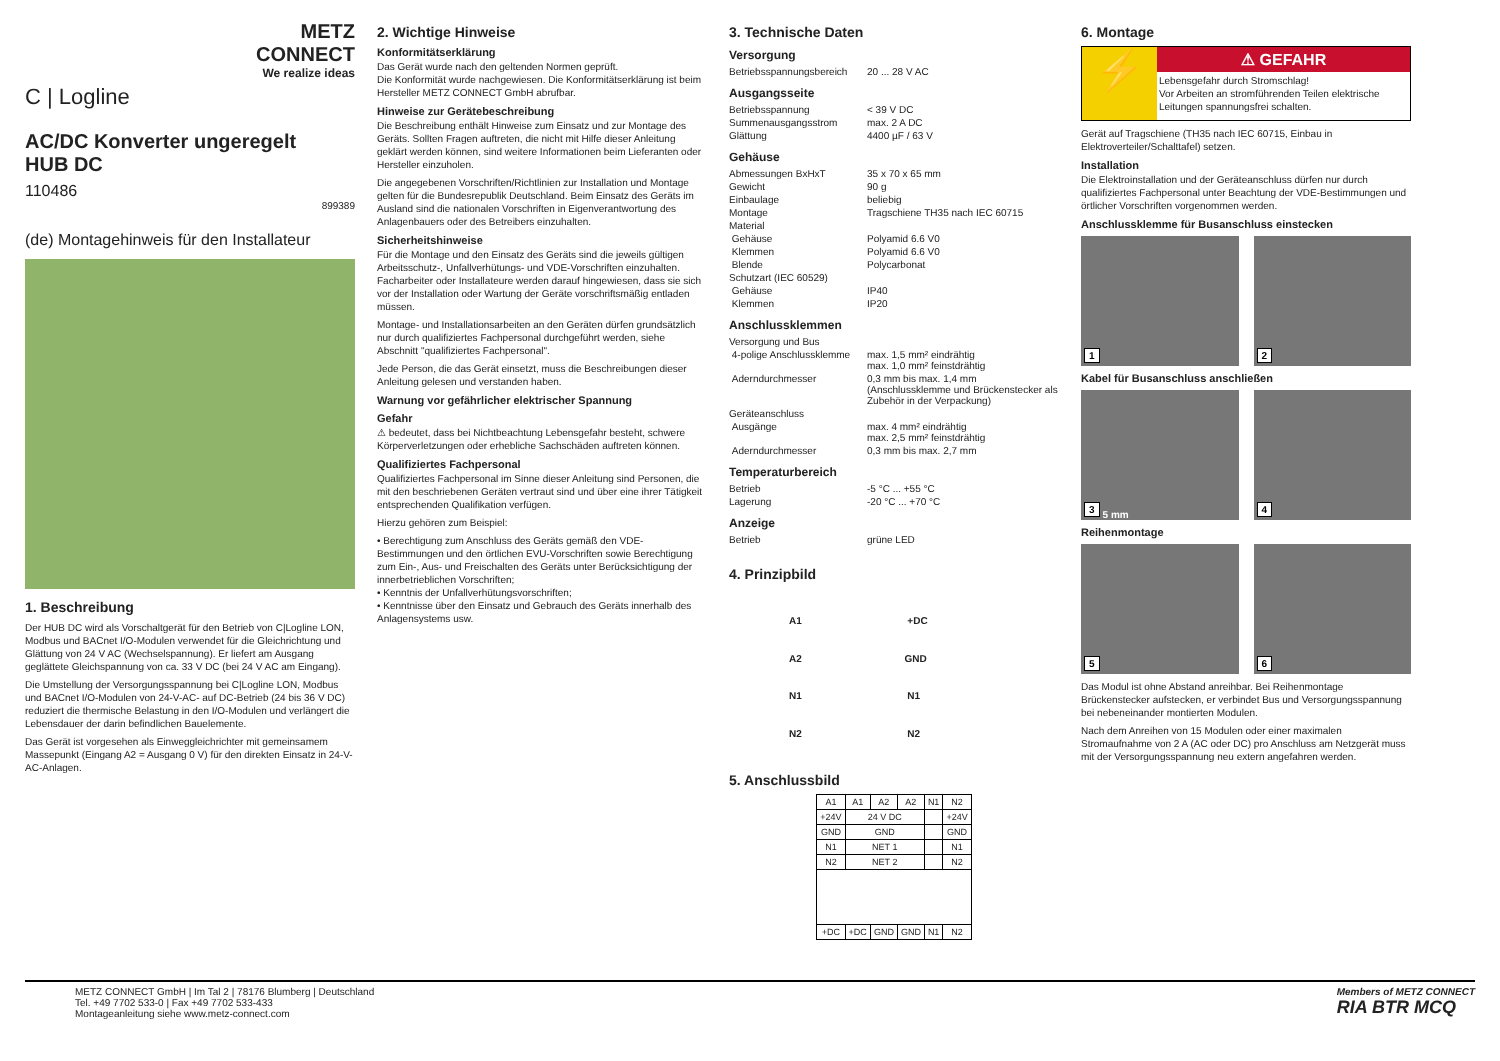METZ
CONNECT
We realize ideas
C | Logline
AC/DC Konverter ungeregelt
HUB DC
110486
899389
(de) Montagehinweis für den Installateur
1. Beschreibung
Der HUB DC wird als Vorschaltgerät für den Betrieb von C|Logline LON, Modbus und BACnet I/O-Modulen verwendet für die Gleichrichtung und Glättung von 24 V AC (Wechselspannung). Er liefert am Ausgang geglättete Gleichspannung von ca. 33 V DC (bei 24 V AC am Eingang).
Die Umstellung der Versorgungsspannung bei C|Logline LON, Modbus und BACnet I/O-Modulen von 24-V-AC- auf DC-Betrieb (24 bis 36 V DC) reduziert die thermische Belastung in den I/O-Modulen und verlängert die Lebensdauer der darin befindlichen Bauelemente.
Das Gerät ist vorgesehen als Einweggleichrichter mit gemeinsamem Massepunkt (Eingang A2 = Ausgang 0 V) für den direkten Einsatz in 24-V-AC-Anlagen.
2. Wichtige Hinweise
Konformitätserklärung
Das Gerät wurde nach den geltenden Normen geprüft.
Die Konformität wurde nachgewiesen. Die Konformitätserklärung ist beim Hersteller METZ CONNECT GmbH abrufbar.
Hinweise zur Gerätebeschreibung
Die Beschreibung enthält Hinweise zum Einsatz und zur Montage des Geräts. Sollten Fragen auftreten, die nicht mit Hilfe dieser Anleitung geklärt werden können, sind weitere Informationen beim Lieferanten oder Hersteller einzuholen.
Die angegebenen Vorschriften/Richtlinien zur Installation und Montage gelten für die Bundesrepublik Deutschland. Beim Einsatz des Geräts im Ausland sind die nationalen Vorschriften in Eigenverantwortung des Anlagenbauers oder des Betreibers einzuhalten.
Sicherheitshinweise
Für die Montage und den Einsatz des Geräts sind die jeweils gültigen Arbeitsschutz-, Unfallverhütungs- und VDE-Vorschriften einzuhalten. Facharbeiter oder Installateure werden darauf hingewiesen, dass sie sich vor der Installation oder Wartung der Geräte vorschriftsmäßig entladen müssen.
Montage- und Installationsarbeiten an den Geräten dürfen grundsätzlich nur durch qualifiziertes Fachpersonal durchgeführt werden, siehe Abschnitt "qualifiziertes Fachpersonal".
Jede Person, die das Gerät einsetzt, muss die Beschreibungen dieser Anleitung gelesen und verstanden haben.
Warnung vor gefährlicher elektrischer Spannung
Gefahr
⚠ bedeutet, dass bei Nichtbeachtung Lebensgefahr besteht, schwere Körperverletzungen oder erhebliche Sachschäden auftreten können.
Qualifiziertes Fachpersonal
Qualifiziertes Fachpersonal im Sinne dieser Anleitung sind Personen, die mit den beschriebenen Geräten vertraut sind und über eine ihrer Tätigkeit entsprechenden Qualifikation verfügen.
Hierzu gehören zum Beispiel:
• Berechtigung zum Anschluss des Geräts gemäß den VDE-Bestimmungen und den örtlichen EVU-Vorschriften sowie Berechtigung zum Ein-, Aus- und Freischalten des Geräts unter Berücksichtigung der innerbetrieblichen Vorschriften;
• Kenntnis der Unfallverhütungsvorschriften;
• Kenntnisse über den Einsatz und Gebrauch des Geräts innerhalb des Anlagensystems usw.
3. Technische Daten
Versorgung
| Betriebsspannungsbereich | 20 ... 28 V AC |
Ausgangsseite
| Betriebsspannung | < 39 V DC |
| Summenausgangsstrom | max. 2 A DC |
| Glättung | 4400 µF / 63 V |
Gehäuse
| Abmessungen BxHxT | 35 x 70 x 65 mm |
| Gewicht | 90 g |
| Einbaulage | beliebig |
| Montage | Tragschiene TH35 nach IEC 60715 |
| Material | |
| Gehäuse | Polyamid 6.6 V0 |
| Klemmen | Polyamid 6.6 V0 |
| Blende | Polycarbonat |
| Schutzart (IEC 60529) | |
| Gehäuse | IP40 |
| Klemmen | IP20 |
Anschlussklemmen
| Versorgung und Bus | |
| 4-polige Anschlussklemme | max. 1,5 mm² eindrähtig max. 1,0 mm² feinstdrähtig |
| Aderndurchmesser | 0,3 mm bis max. 1,4 mm (Anschlussklemme und Brückenstecker als Zubehör in der Verpackung) |
| Geräteanschluss | |
| Ausgänge | max. 4 mm² eindrähtig max. 2,5 mm² feinstdrähtig |
| Aderndurchmesser | 0,3 mm bis max. 2,7 mm |
Temperaturbereich
| Betrieb | -5 °C ... +55 °C |
| Lagerung | -20 °C ... +70 °C |
Anzeige
| Betrieb | grüne LED |
4. Prinzipbild
A1 +DC
A2 GND
N1 N1
N2 N2
5. Anschlussbild
| A1 | A1 | A2 | A2 | N1 | N2 |
| +24V | 24 V DC | | | | +24V |
| GND | GND | | | | GND |
| N1 | NET 1 | | | | N1 |
| N2 | NET 2 | | | | N2 |
| +DC | +DC | GND | GND | N1 | N2 |
6. Montage
⚡
⚠ GEFAHR
Lebensgefahr durch Stromschlag!
Vor Arbeiten an stromführenden Teilen elektrische Leitungen spannungsfrei schalten.
Gerät auf Tragschiene (TH35 nach IEC 60715, Einbau in Elektroverteiler/Schalttafel) setzen.
Installation
Die Elektroinstallation und der Geräteanschluss dürfen nur durch qualifiziertes Fachpersonal unter Beachtung der VDE-Bestimmungen und örtlicher Vorschriften vorgenommen werden.
Anschlussklemme für Busanschluss einstecken
1 2
Kabel für Busanschluss anschließen
3 5 mm
4
Reihenmontage
5 6
Das Modul ist ohne Abstand anreihbar. Bei Reihenmontage Brückenstecker aufstecken, er verbindet Bus und Versorgungsspannung bei nebeneinander montierten Modulen.
Nach dem Anreihen von 15 Modulen oder einer maximalen Stromaufnahme von 2 A (AC oder DC) pro Anschluss am Netzgerät muss mit der Versorgungsspannung neu extern angefahren werden.
METZ CONNECT GmbH | Im Tal 2 | 78176 Blumberg | Deutschland
Tel. +49 7702 533-0 | Fax +49 7702 533-433
Montageanleitung siehe www.metz-connect.com
Members of METZ CONNECT
RIA BTR MCQ